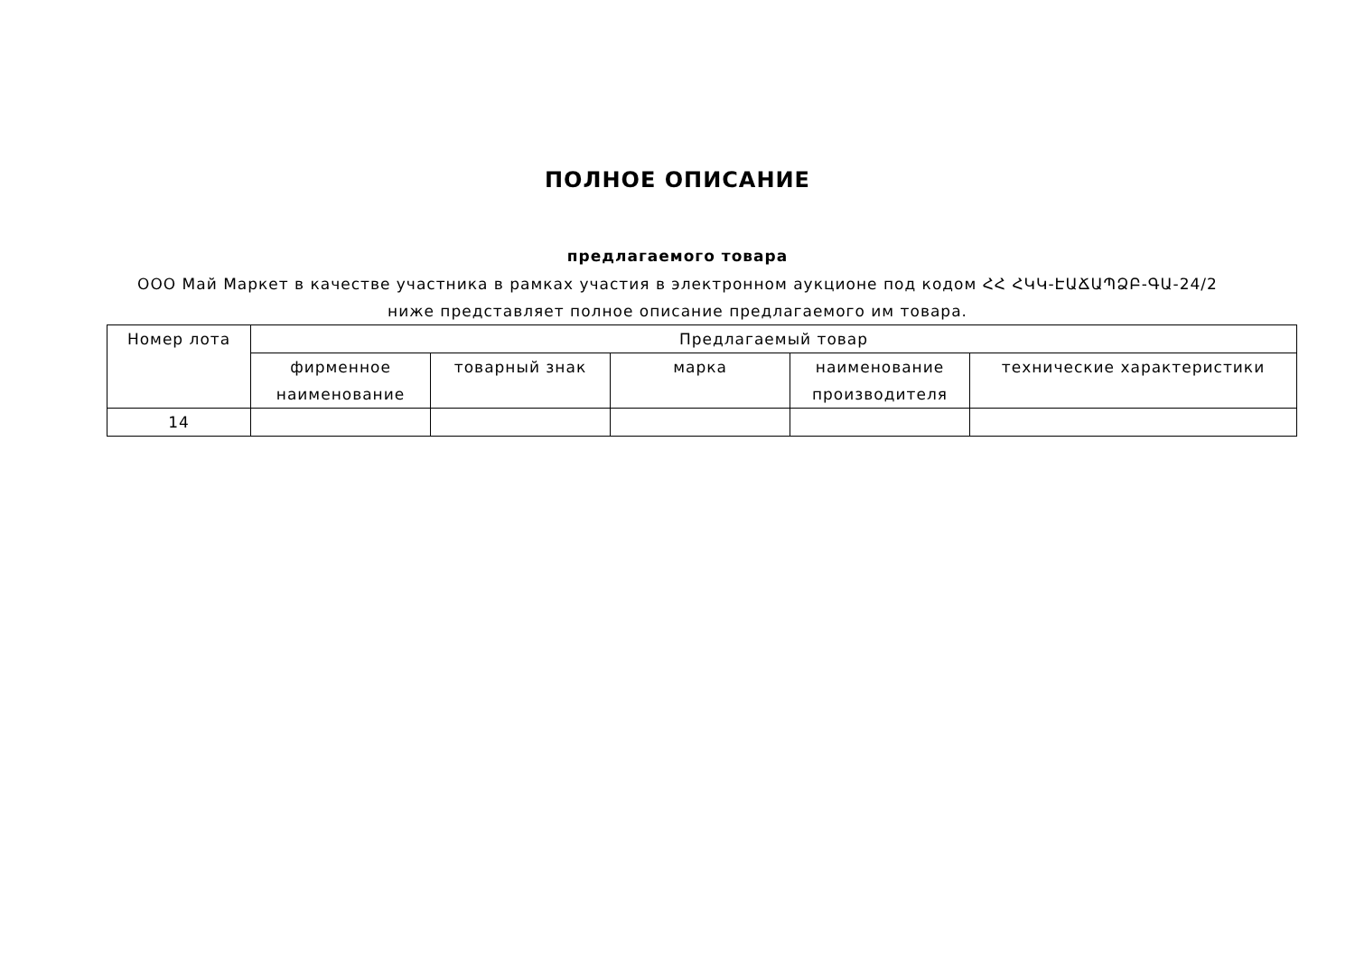ПОЛНОЕ ОПИСАНИЕ
предлагаемого товара
ООО Май Маркет в качестве участника в рамках участия в электронном аукционе под кодом ՀՀ ՀԿԿ-ԷԱՃԱՊՁԲ-ԳԱ-24/2 ниже представляет полное описание предлагаемого им товара.
| Номер лота | Предлагаемый товар | | | | |
| --- | --- | --- | --- | --- | --- |
| | фирменное наименование | товарный знак | марка | наименование производителя | технические характеристики |
| 14 | | | | | |